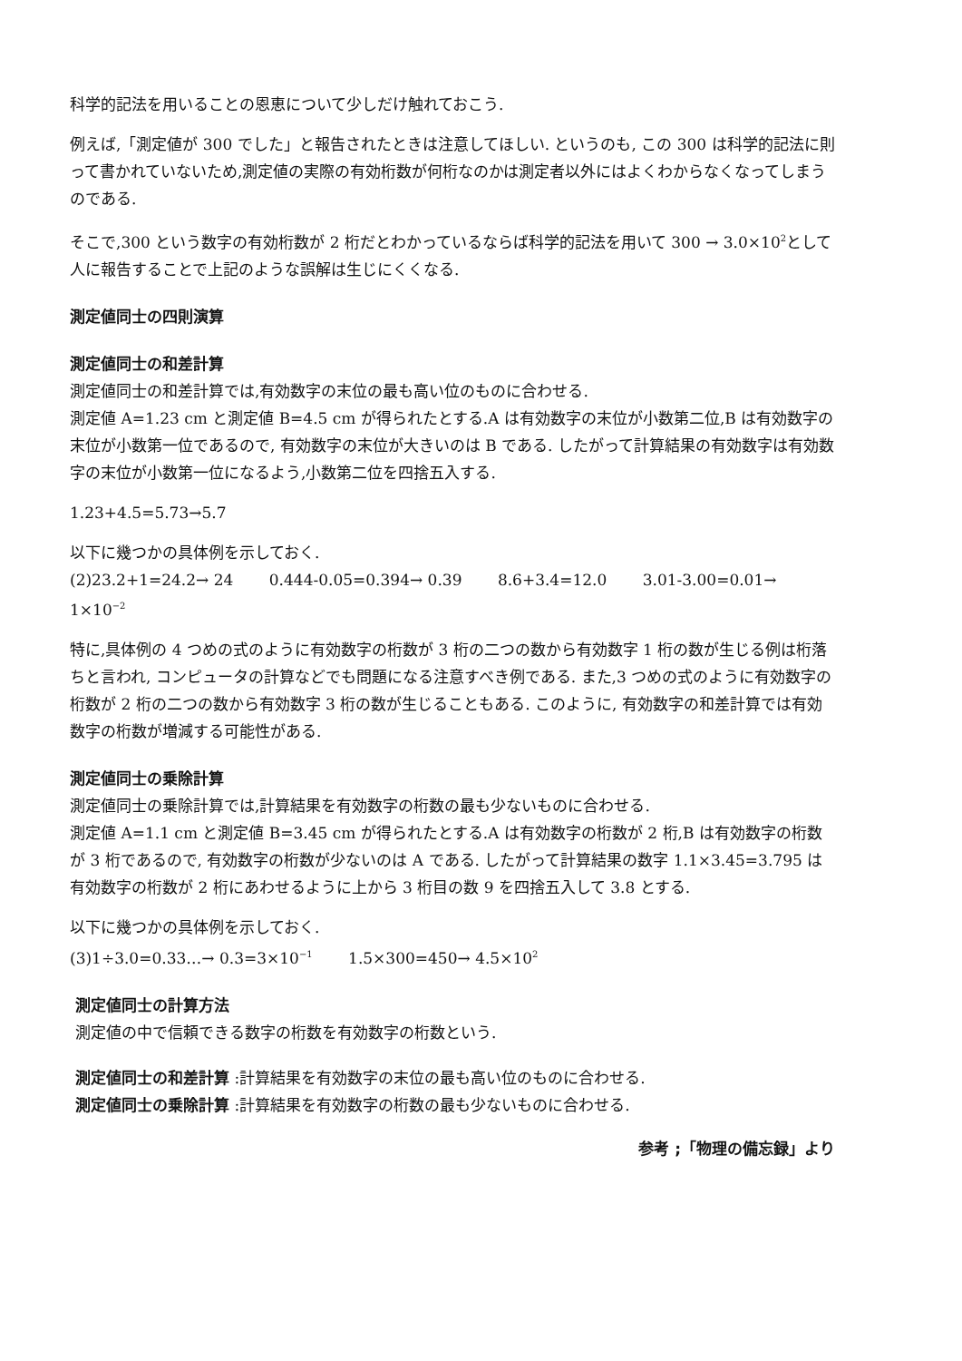科学的記法を用いることの恩恵について少しだけ触れておこう.
例えば,「測定値が 300 でした」と報告されたときは注意してほしい. というのも, この 300 は科学的記法に則って書かれていないため,測定値の実際の有効桁数が何桁なのかは測定者以外にはよくわからなくなってしまうのである.
そこで,300 という数字の有効桁数が 2 桁だとわかっているならば科学的記法を用いて 300 → 3.0×10<sup>2</sup>として人に報告することで上記のような誤解は生じにくくなる.
測定値同士の四則演算
測定値同士の和差計算
測定値同士の和差計算では,有効数字の末位の最も高い位のものに合わせる.
測定値 A=1.23 cm と測定値 B=4.5 cm が得られたとする.A は有効数字の末位が小数第二位,B は有効数字の末位が小数第一位であるので, 有効数字の末位が大きいのは B である. したがって計算結果の有効数字は有効数字の末位が小数第一位になるよう,小数第二位を四捨五入する.
1.23+4.5=5.73→5.7
以下に幾つかの具体例を示しておく.
(2)23.2+1=24.2→ 24 0.444-0.05=0.394→ 0.39 8.6+3.4=12.0 3.01-3.00=0.01→ 1×10<sup>−2</sup>
特に,具体例の 4 つめの式のように有効数字の桁数が 3 桁の二つの数から有効数字 1 桁の数が生じる例は桁落ちと言われ, コンピュータの計算などでも問題になる注意すべき例である. また,3 つめの式のように有効数字の桁数が 2 桁の二つの数から有効数字 3 桁の数が生じることもある. このように, 有効数字の和差計算では有効数字の桁数が増減する可能性がある.
測定値同士の乗除計算
測定値同士の乗除計算では,計算結果を有効数字の桁数の最も少ないものに合わせる.
測定値 A=1.1 cm と測定値 B=3.45 cm が得られたとする.A は有効数字の桁数が 2 桁,B は有効数字の桁数が 3 桁であるので, 有効数字の桁数が少ないのは A である. したがって計算結果の数字 1.1×3.45=3.795 は有効数字の桁数が 2 桁にあわせるように上から 3 桁目の数 9 を四捨五入して 3.8 とする.
以下に幾つかの具体例を示しておく.
(3)1÷3.0=0.33…→ 0.3=3×10<sup>−1</sup> 1.5×300=450→ 4.5×10<sup>2</sup>
測定値同士の計算方法
測定値の中で信頼できる数字の桁数を有効数字の桁数という.
測定値同士の和差計算 :計算結果を有効数字の末位の最も高い位のものに合わせる.
測定値同士の乗除計算 :計算結果を有効数字の桁数の最も少ないものに合わせる.
参考 ;「物理の備忘録」より